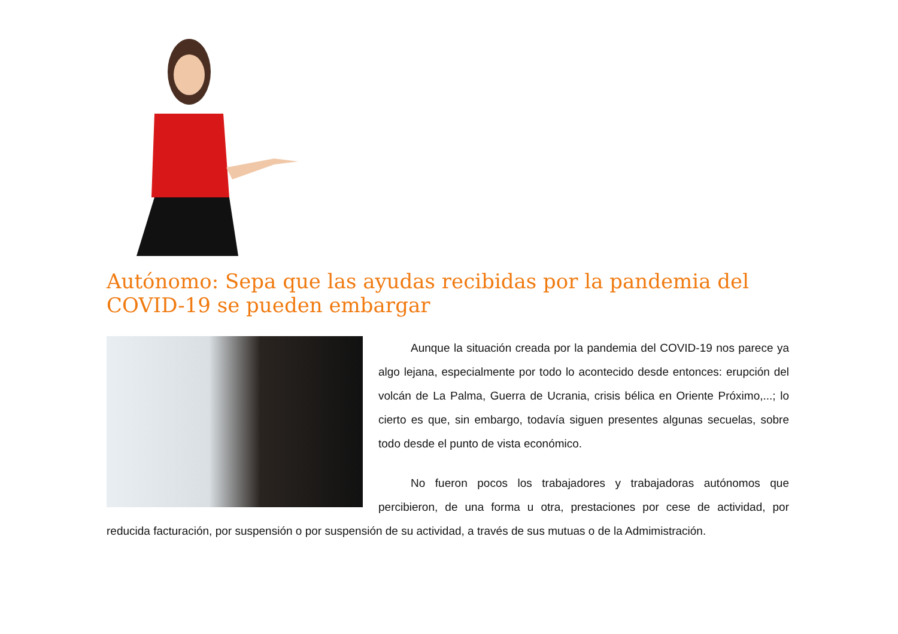Autónomo: Sepa que las ayudas recibidas por la pandemia del COVID-19 se pueden embargar
Aunque la situación creada por la pandemia del COVID-19 nos parece ya algo lejana, especialmente por todo lo acontecido desde entonces: erupción del volcán de La Palma, Guerra de Ucrania, crisis bélica en Oriente Próximo,...; lo cierto es que, sin embargo, todavía siguen presentes algunas secuelas, sobre todo desde el punto de vista económico.
No fueron pocos los trabajadores y trabajadoras autónomos que percibieron, de una forma u otra, prestaciones por cese de actividad, por reducida facturación, por suspensión o por suspensión de su actividad, a través de sus mutuas o de la Admimistración.